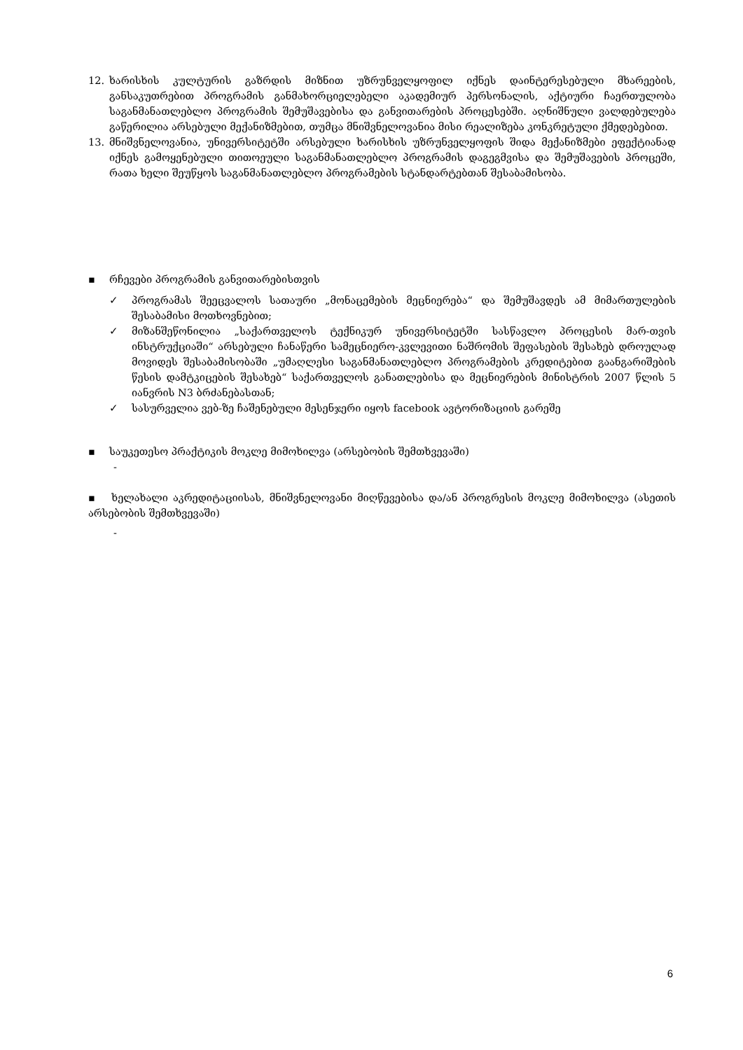12. ხარისხის კულტურის გაზრდის მიზნით უზრუნველყოფილ იქნეს დაინტერესებული მხარეების, განსაკუთრებით პროგრამის განმახორციელებელი აკადემიურ პერსონალის, აქტიური ჩაერთულობა საგანმანათლებლო პროგრამის შემუშავებისა და განვითარების პროცესებში. აღნიშნული ვალდებულება გაწერილია არსებული მექანიზმებით, თუმცა მნიშვნელოვანია მისი რეალიზება კონკრეტული ქმედებებით.
13. მნიშვნელოვანია, უნივერსიტეტში არსებული ხარისხის უზრუნველყოფის შიდა მექანიზმები ეფექტიანად იქნეს გამოყენებული თითოეული საგანმანათლებლო პროგრამის დაგეგმვისა და შემუშავების პროცეში, რათა ხელი შეუწყოს საგანმანათლებლო პროგრამების სტანდარტებთან შესაბამისობა.
▪ რჩევები პროგრამის განვითარებისთვის
✓ პროგრამას შეეცვალოს სათაური „მონაცემების მეცნიერება“ და შემუშავდეს ამ მიმართულების შესაბამისი მოთხოვნებით;
✓ მიზანშეწონილია „საქართველოს ტექნიკურ უნივერსიტეტში სასწავლო პროცესის მარ-თვის ინსტრუქციაში“ არსებული ჩანაწერი სამეცნიერო-კვლევითი ნაშრომის შეფასების შესახებ დროულად მოვიდეს შესაბამისობაში „უმაღლესი საგანმანათლებლო პროგრამების კრედიტებით გაანგარიშების წესის დამტკიცების შესახებ“ საქართველოს განათლებისა და მეცნიერების მინისტრის 2007 წლის 5 იანვრის N3 ბრძანებასთან;
✓ სასურველია ვებ-ზე ჩაშენებული მესენჯერი იყოს facebook ავტორიზაციის გარეშე
▪ საუკეთესო პრაქტიკის მოკლე მიმოხილვა (არსებობის შემთხვევაში)
-
▪ ხელახალი აკრედიტაციისას, მნიშვნელოვანი მიღწევებისა და/ან პროგრესის მოკლე მიმოხილვა (ასეთის არსებობის შემთხვევაში)
-
6